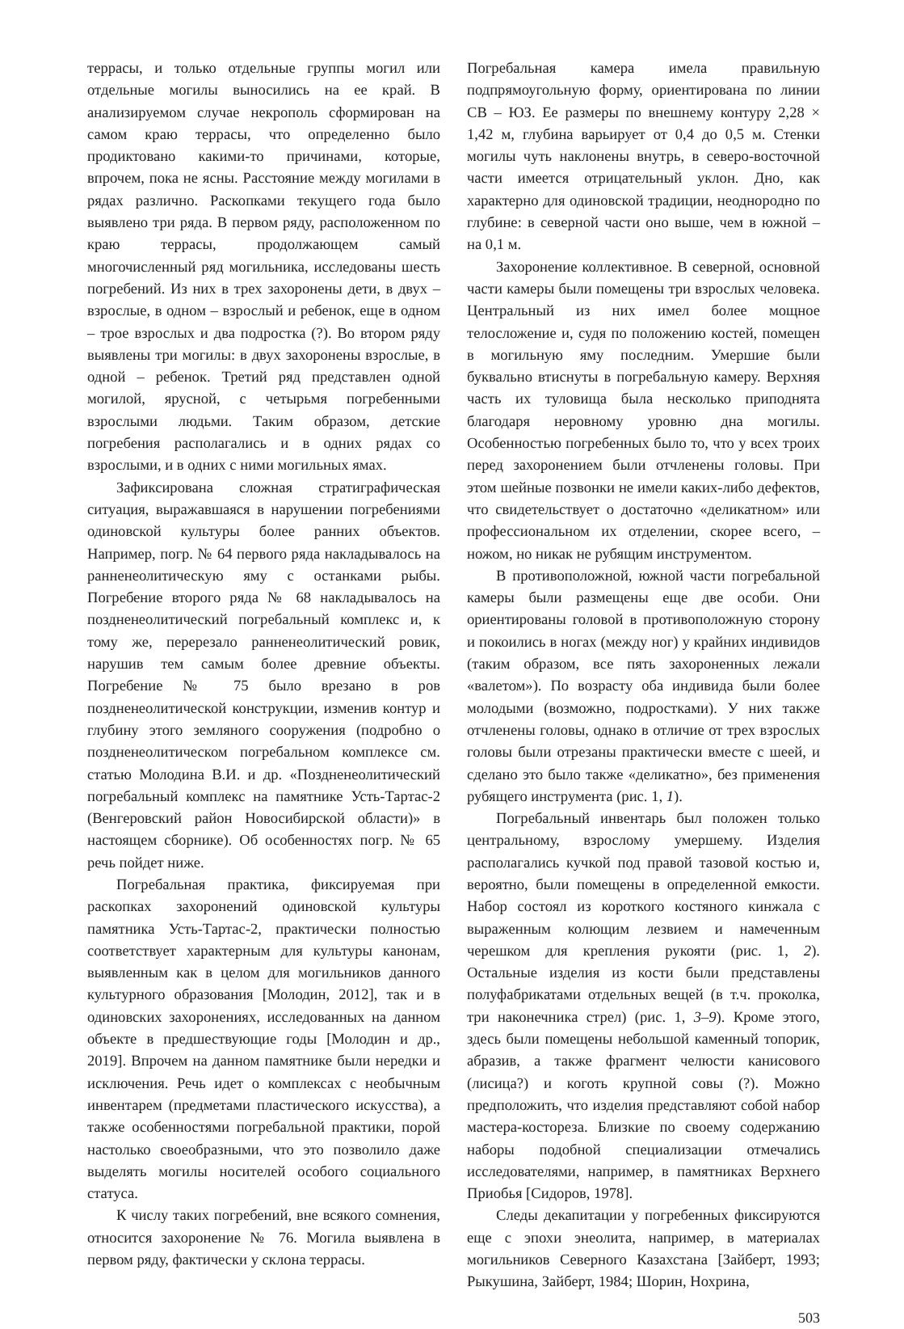террасы, и только отдельные группы могил или отдельные могилы выносились на ее край. В анализируемом случае некрополь сформирован на самом краю террасы, что определенно было продиктовано какими-то причинами, которые, впрочем, пока не ясны. Расстояние между могилами в рядах различно. Раскопками текущего года было выявлено три ряда. В первом ряду, расположенном по краю террасы, продолжающем самый многочисленный ряд могильника, исследованы шесть погребений. Из них в трех захоронены дети, в двух – взрослые, в одном – взрослый и ребенок, еще в одном – трое взрослых и два подростка (?). Во втором ряду выявлены три могилы: в двух захоронены взрослые, в одной – ребенок. Третий ряд представлен одной могилой, ярусной, с четырьмя погребенными взрослыми людьми. Таким образом, детские погребения располагались и в одних рядах со взрослыми, и в одних с ними могильных ямах.
Зафиксирована сложная стратиграфическая ситуация, выражавшаяся в нарушении погребениями одиновской культуры более ранних объектов. Например, погр. № 64 первого ряда накладывалось на ранненеолитическую яму с останками рыбы. Погребение второго ряда № 68 накладывалось на поздненеолитический погребальный комплекс и, к тому же, перерезало ранненеолитический ровик, нарушив тем самым более древние объекты. Погребение № 75 было врезано в ров поздненеолитической конструкции, изменив контур и глубину этого земляного сооружения (подробно о поздненеолитическом погребальном комплексе см. статью Молодина В.И. и др. «Поздненеолитический погребальный комплекс на памятнике Усть-Тартас-2 (Венгеровский район Новосибирской области)» в настоящем сборнике). Об особенностях погр. № 65 речь пойдет ниже.
Погребальная практика, фиксируемая при раскопках захоронений одиновской культуры памятника Усть-Тартас-2, практически полностью соответствует характерным для культуры канонам, выявленным как в целом для могильников данного культурного образования [Молодин, 2012], так и в одиновских захоронениях, исследованных на данном объекте в предшествующие годы [Молодин и др., 2019]. Впрочем на данном памятнике были нередки и исключения. Речь идет о комплексах с необычным инвентарем (предметами пластического искусства), а также особенностями погребальной практики, порой настолько своеобразными, что это позволило даже выделять могилы носителей особого социального статуса.
К числу таких погребений, вне всякого сомнения, относится захоронение № 76. Могила выявлена в первом ряду, фактически у склона террасы.
Погребальная камера имела правильную подпрямоугольную форму, ориентирована по линии СВ – ЮЗ. Ее размеры по внешнему контуру 2,28 × 1,42 м, глубина варьирует от 0,4 до 0,5 м. Стенки могилы чуть наклонены внутрь, в северо-восточной части имеется отрицательный уклон. Дно, как характерно для одиновской традиции, неоднородно по глубине: в северной части оно выше, чем в южной – на 0,1 м.
Захоронение коллективное. В северной, основной части камеры были помещены три взрослых человека. Центральный из них имел более мощное телосложение и, судя по положению костей, помещен в могильную яму последним. Умершие были буквально втиснуты в погребальную камеру. Верхняя часть их туловища была несколько приподнята благодаря неровному уровню дна могилы. Особенностью погребенных было то, что у всех троих перед захоронением были отчленены головы. При этом шейные позвонки не имели каких-либо дефектов, что свидетельствует о достаточно «деликатном» или профессиональном их отделении, скорее всего, – ножом, но никак не рубящим инструментом.
В противоположной, южной части погребальной камеры были размещены еще две особи. Они ориентированы головой в противоположную сторону и покоились в ногах (между ног) у крайних индивидов (таким образом, все пять захороненных лежали «валетом»). По возрасту оба индивида были более молодыми (возможно, подростками). У них также отчленены головы, однако в отличие от трех взрослых головы были отрезаны практически вместе с шеей, и сделано это было также «деликатно», без применения рубящего инструмента (рис. 1, 1).
Погребальный инвентарь был положен только центральному, взрослому умершему. Изделия располагались кучкой под правой тазовой костью и, вероятно, были помещены в определенной емкости. Набор состоял из короткого костяного кинжала с выраженным колющим лезвием и намеченным черешком для крепления рукояти (рис. 1, 2). Остальные изделия из кости были представлены полуфабрикатами отдельных вещей (в т.ч. проколка, три наконечника стрел) (рис. 1, 3–9). Кроме этого, здесь были помещены небольшой каменный топорик, абразив, а также фрагмент челюсти канисового (лисица?) и коготь крупной совы (?). Можно предположить, что изделия представляют собой набор мастера-костореза. Близкие по своему содержанию наборы подобной специализации отмечались исследователями, например, в памятниках Верхнего Приобья [Сидоров, 1978].
Следы декапитации у погребенных фиксируются еще с эпохи энеолита, например, в материалах могильников Северного Казахстана [Зайберт, 1993; Рыкушина, Зайберт, 1984; Шорин, Нохрина,
503